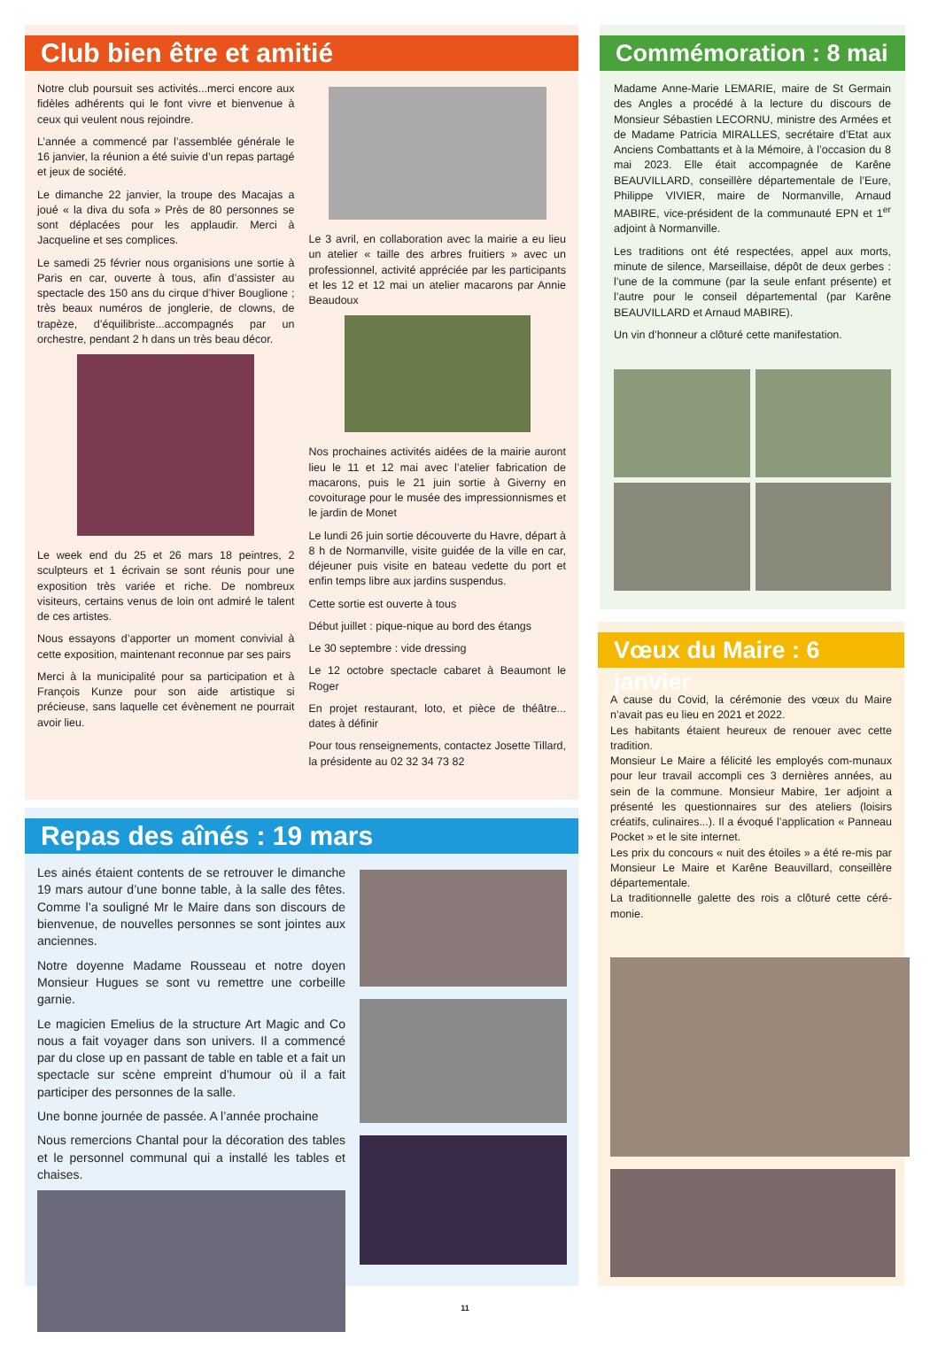Club bien être et amitié
Notre club poursuit ses activités...merci encore aux fidèles adhérents qui le font vivre et bienvenue à ceux qui veulent nous rejoindre.
L’année a commencé par l’assemblée générale le 16 janvier, la réunion a été suivie d’un repas partagé et jeux de société.
Le dimanche 22 janvier, la troupe des Macajas a joué « la diva du sofa » Près de 80 personnes se sont déplacées pour les applaudir. Merci à Jacqueline et ses complices.
Le samedi 25 février nous organisions une sortie à Paris en car, ouverte à tous, afin d’assister au spectacle des 150 ans du cirque d’hiver Bouglione ; très beaux numéros de jonglerie, de clowns, de trapèze, d’équilibriste...accompagnés par un orchestre, pendant 2 h dans un très beau décor.
Le week end du 25 et 26 mars 18 peintres, 2 sculpteurs et 1 écrivain se sont réunis pour une exposition très variée et riche. De nombreux visiteurs, certains venus de loin ont admiré le talent de ces artistes.
Nous essayons d’apporter un moment convivial à cette exposition, maintenant reconnue par ses pairs
Merci à la municipalité pour sa participation et à François Kunze pour son aide artistique si précieuse, sans laquelle cet évènement ne pourrait avoir lieu.
Le 3 avril, en collaboration avec la mairie a eu lieu un atelier « taille des arbres fruitiers » avec un professionnel, activité appréciée par les participants et les 12 et 12 mai un atelier macarons par Annie Beaudoux
Nos prochaines activités aidées de la mairie auront lieu le 11 et 12 mai avec l’atelier fabrication de macarons, puis le 21 juin sortie à Giverny en covoiturage pour le musée des impressionnismes et le jardin de Monet
Le lundi 26 juin sortie découverte du Havre, départ à 8 h de Normanville, visite guidée de la ville en car, déjeuner puis visite en bateau vedette du port et enfin temps libre aux jardins suspendus.
Cette sortie est ouverte à tous
Début juillet : pique-nique au bord des étangs
Le 30 septembre : vide dressing
Le 12 octobre spectacle cabaret à Beaumont le Roger
En projet restaurant, loto, et pièce de théâtre... dates à définir
Pour tous renseignements, contactez Josette Tillard, la présidente au 02 32 34 73 82
Commémoration : 8 mai
Madame Anne-Marie LEMARIE, maire de St Germain des Angles a procédé à la lecture du discours de Monsieur Sébastien LECORNU, ministre des Armées et de Madame Patricia MIRALLES, secrétaire d’Etat aux Anciens Combattants et à la Mémoire, à l’occasion du 8 mai 2023. Elle était accompagnée de Karêne BEAUVILLARD, conseillère départementale de l’Eure, Philippe VIVIER, maire de Normanville, Arnaud MABIRE, vice-président de la communauté EPN et 1<sup>er</sup> adjoint à Normanville.
Les traditions ont été respectées, appel aux morts, minute de silence, Marseillaise, dépôt de deux gerbes : l’une de la commune (par la seule enfant présente) et l’autre pour le conseil départemental (par Karêne BEAUVILLARD et Arnaud MABIRE).
Un vin d’honneur a clôturé cette manifestation.
Vœux du Maire : 6 janvier
A cause du Covid, la cérémonie des vœux du Maire n’avait pas eu lieu en 2021 et 2022.
Les habitants étaient heureux de renouer avec cette tradition.
Monsieur Le Maire a félicité les employés com-munaux pour leur travail accompli ces 3 dernières années, au sein de la commune. Monsieur Mabire, 1er adjoint a présenté les questionnaires sur des ateliers (loisirs créatifs, culinaires...). Il a évoqué l’application « Panneau Pocket » et le site internet.
Les prix du concours « nuit des étoiles » a été re-mis par Monsieur Le Maire et Karêne Beauvillard, conseillère départementale.
La traditionnelle galette des rois a clôturé cette céré-monie.
Repas des aînés : 19 mars
Les ainés étaient contents de se retrouver le dimanche 19 mars autour d’une bonne table, à la salle des fêtes. Comme l’a souligné Mr le Maire dans son discours de bienvenue, de nouvelles personnes se sont jointes aux anciennes.
Notre doyenne Madame Rousseau et notre doyen Monsieur Hugues se sont vu remettre une corbeille garnie.
Le magicien Emelius de la structure Art Magic and Co nous a fait voyager dans son univers. Il a commencé par du close up en passant de table en table et a fait un spectacle sur scène empreint d’humour où il a fait participer des personnes de la salle.
Une bonne journée de passée. A l’année prochaine
Nous remercions Chantal pour la décoration des tables et le personnel communal qui a installé les tables et chaises.
11